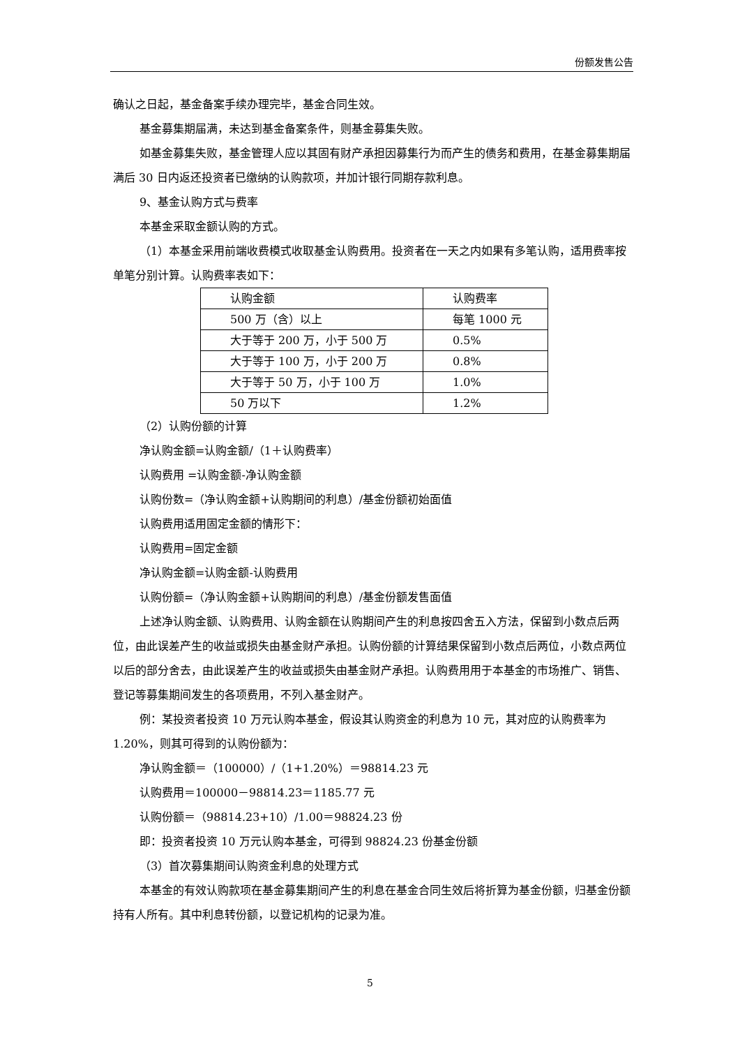份额发售公告
确认之日起，基金备案手续办理完毕，基金合同生效。
基金募集期届满，未达到基金备案条件，则基金募集失败。
如基金募集失败，基金管理人应以其固有财产承担因募集行为而产生的债务和费用，在基金募集期届满后 30 日内返还投资者已缴纳的认购款项，并加计银行同期存款利息。
9、基金认购方式与费率
本基金采取金额认购的方式。
（1）本基金采用前端收费模式收取基金认购费用。投资者在一天之内如果有多笔认购，适用费率按单笔分别计算。认购费率表如下：
| 认购金额 | 认购费率 |
| 500 万（含）以上 | 每笔 1000 元 |
| 大于等于 200 万，小于 500 万 | 0.5% |
| 大于等于 100 万，小于 200 万 | 0.8% |
| 大于等于 50 万，小于 100 万 | 1.0% |
| 50 万以下 | 1.2% |
（2）认购份额的计算
净认购金额=认购金额/（1＋认购费率）
认购费用 =认购金额-净认购金额
认购份数=（净认购金额+认购期间的利息）/基金份额初始面值
认购费用适用固定金额的情形下：
认购费用=固定金额
净认购金额=认购金额-认购费用
认购份额=（净认购金额+认购期间的利息）/基金份额发售面值
上述净认购金额、认购费用、认购金额在认购期间产生的利息按四舍五入方法，保留到小数点后两位，由此误差产生的收益或损失由基金财产承担。认购份额的计算结果保留到小数点后两位，小数点两位以后的部分舍去，由此误差产生的收益或损失由基金财产承担。认购费用用于本基金的市场推广、销售、登记等募集期间发生的各项费用，不列入基金财产。
例：某投资者投资 10 万元认购本基金，假设其认购资金的利息为 10 元，其对应的认购费率为 1.20%，则其可得到的认购份额为：
净认购金额＝（100000）/（1+1.20%）＝98814.23 元
认购费用＝100000－98814.23＝1185.77 元
认购份额＝（98814.23+10）/1.00＝98824.23 份
即：投资者投资 10 万元认购本基金，可得到 98824.23 份基金份额
（3）首次募集期间认购资金利息的处理方式
本基金的有效认购款项在基金募集期间产生的利息在基金合同生效后将折算为基金份额，归基金份额持有人所有。其中利息转份额，以登记机构的记录为准。
5